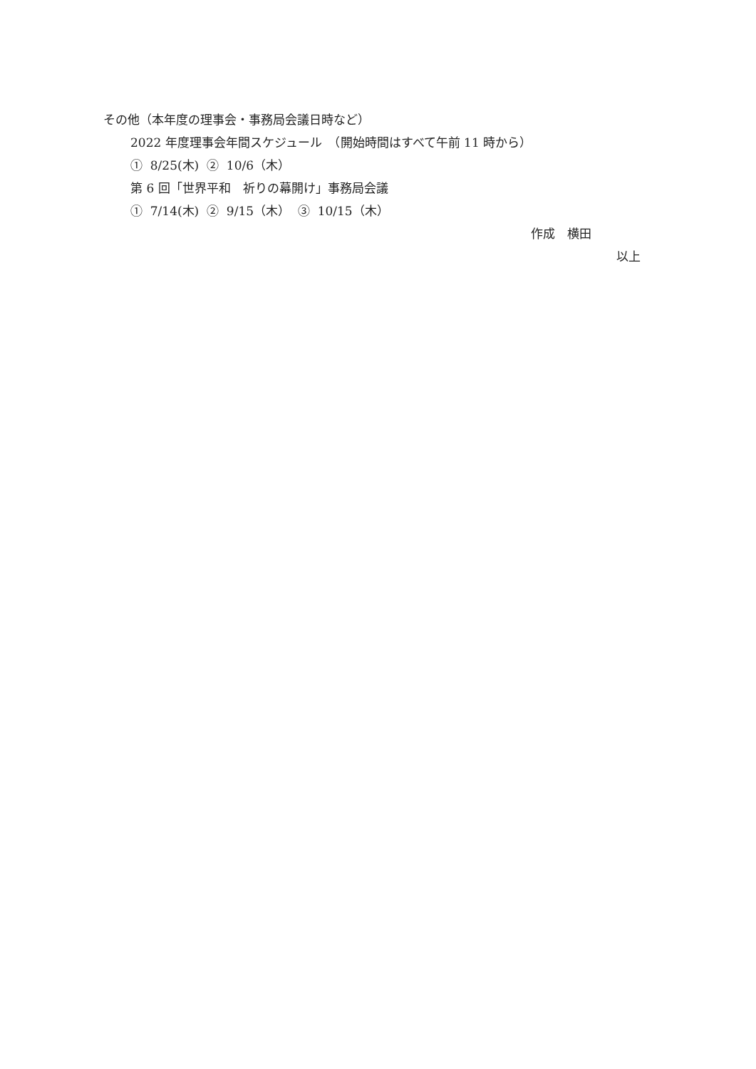その他（本年度の理事会・事務局会議日時など）
2022 年度理事会年間スケジュール　（開始時間はすべて午前 11 時から）
① 8/25(木) ② 10/6（木）
第 6 回「世界平和　祈りの幕開け」事務局会議
① 7/14(木) ② 9/15（木） ③ 10/15（木）
作成　横田
以上